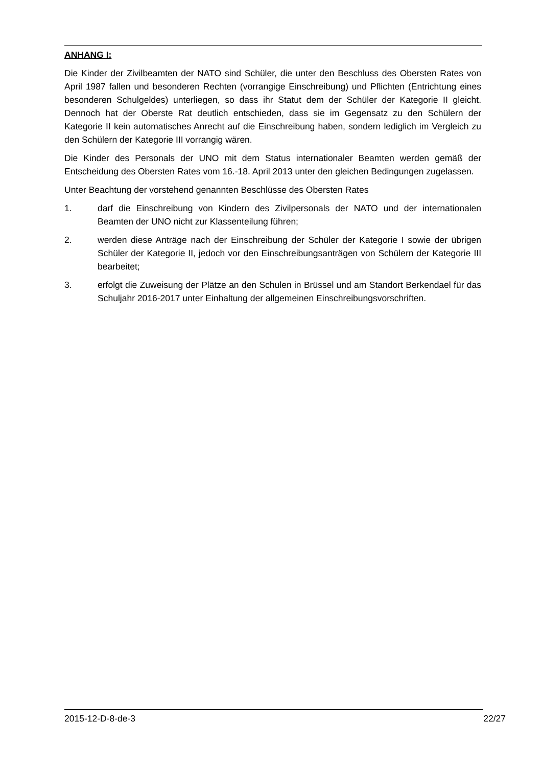ANHANG I:
Die Kinder der Zivilbeamten der NATO sind Schüler, die unter den Beschluss des Obersten Rates von April 1987 fallen und besonderen Rechten (vorrangige Einschreibung) und Pflichten (Entrichtung eines besonderen Schulgeldes) unterliegen, so dass ihr Statut dem der Schüler der Kategorie II gleicht. Dennoch hat der Oberste Rat deutlich entschieden, dass sie im Gegensatz zu den Schülern der Kategorie II kein automatisches Anrecht auf die Einschreibung haben, sondern lediglich im Vergleich zu den Schülern der Kategorie III vorrangig wären.
Die Kinder des Personals der UNO mit dem Status internationaler Beamten werden gemäß der Entscheidung des Obersten Rates vom 16.-18. April 2013 unter den gleichen Bedingungen zugelassen.
Unter Beachtung der vorstehend genannten Beschlüsse des Obersten Rates
1. darf die Einschreibung von Kindern des Zivilpersonals der NATO und der internationalen Beamten der UNO nicht zur Klassenteilung führen;
2. werden diese Anträge nach der Einschreibung der Schüler der Kategorie I sowie der übrigen Schüler der Kategorie II, jedoch vor den Einschreibungsanträgen von Schülern der Kategorie III bearbeitet;
3. erfolgt die Zuweisung der Plätze an den Schulen in Brüssel und am Standort Berkendael für das Schuljahr 2016-2017 unter Einhaltung der allgemeinen Einschreibungsvorschriften.
2015-12-D-8-de-3 22/27